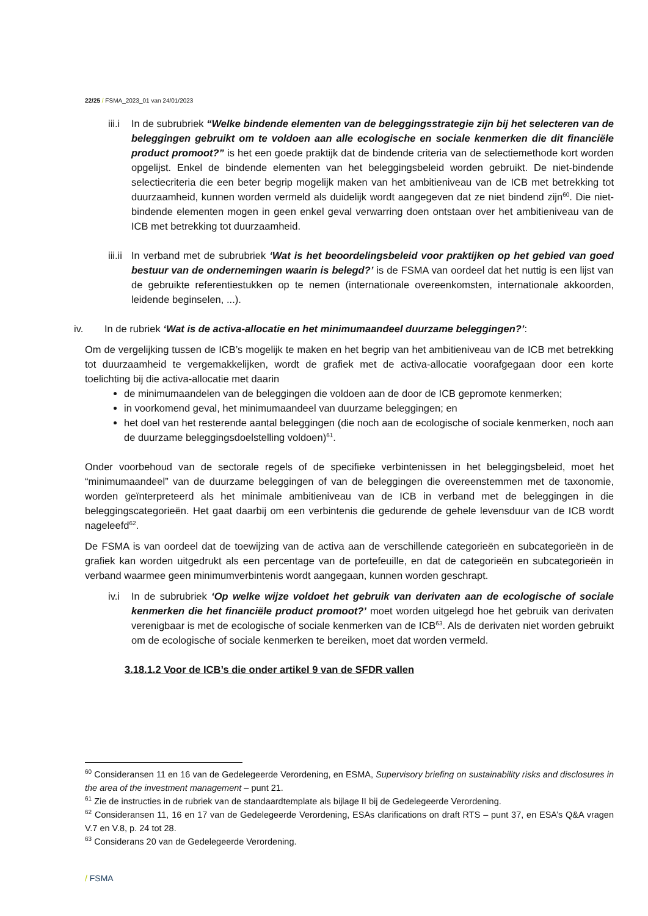22/25 / FSMA_2023_01 van 24/01/2023
iii.i
In de subrubriek “Welke bindende elementen van de beleggingsstrategie zijn bij het selecteren van de beleggingen gebruikt om te voldoen aan alle ecologische en sociale kenmerken die dit financiële product promoot?” is het een goede praktijk dat de bindende criteria van de selectiemethode kort worden opgelijst. Enkel de bindende elementen van het beleggingsbeleid worden gebruikt. De niet-bindende selectiecriteria die een beter begrip mogelijk maken van het ambitieniveau van de ICB met betrekking tot duurzaamheid, kunnen worden vermeld als duidelijk wordt aangegeven dat ze niet bindend zijn<sup>60</sup>. Die niet-bindende elementen mogen in geen enkel geval verwarring doen ontstaan over het ambitieniveau van de ICB met betrekking tot duurzaamheid.
iii.ii
In verband met de subrubriek ‘Wat is het beoordelingsbeleid voor praktijken op het gebied van goed bestuur van de ondernemingen waarin is belegd?’ is de FSMA van oordeel dat het nuttig is een lijst van de gebruikte referentiestukken op te nemen (internationale overeenkomsten, internationale akkoorden, leidende beginselen, ...).
iv. In de rubriek ‘Wat is de activa-allocatie en het minimumaandeel duurzame beleggingen?’:
Om de vergelijking tussen de ICB’s mogelijk te maken en het begrip van het ambitieniveau van de ICB met betrekking tot duurzaamheid te vergemakkelijken, wordt de grafiek met de activa-allocatie voorafgegaan door een korte toelichting bij die activa-allocatie met daarin
de minimumaandelen van de beleggingen die voldoen aan de door de ICB gepromote kenmerken;
in voorkomend geval, het minimumaandeel van duurzame beleggingen; en
het doel van het resterende aantal beleggingen (die noch aan de ecologische of sociale kenmerken, noch aan de duurzame beleggingsdoelstelling voldoen)<sup>61</sup>.
Onder voorbehoud van de sectorale regels of de specifieke verbintenissen in het beleggingsbeleid, moet het “minimumaandeel” van de duurzame beleggingen of van de beleggingen die overeenstemmen met de taxonomie, worden geïnterpreteerd als het minimale ambitieniveau van de ICB in verband met de beleggingen in die beleggingscategorieën. Het gaat daarbij om een verbintenis die gedurende de gehele levensduur van de ICB wordt nageleefd<sup>62</sup>.
De FSMA is van oordeel dat de toewijzing van de activa aan de verschillende categorieën en subcategorieën in de grafiek kan worden uitgedrukt als een percentage van de portefeuille, en dat de categorieën en subcategorieën in verband waarmee geen minimumverbintenis wordt aangegaan, kunnen worden geschrapt.
iv.i
In de subrubriek ‘Op welke wijze voldoet het gebruik van derivaten aan de ecologische of sociale kenmerken die het financiële product promoot?’ moet worden uitgelegd hoe het gebruik van derivaten verenigbaar is met de ecologische of sociale kenmerken van de ICB<sup>63</sup>. Als de derivaten niet worden gebruikt om de ecologische of sociale kenmerken te bereiken, moet dat worden vermeld.
3.18.1.2 Voor de ICB’s die onder artikel 9 van de SFDR vallen
<sup>60</sup> Consideransen 11 en 16 van de Gedelegeerde Verordening, en ESMA, Supervisory briefing on sustainability risks and disclosures in the area of the investment management – punt 21.
<sup>61</sup> Zie de instructies in de rubriek van de standaardtemplate als bijlage II bij de Gedelegeerde Verordening.
<sup>62</sup> Consideransen 11, 16 en 17 van de Gedelegeerde Verordening, ESAs clarifications on draft RTS – punt 37, en ESA’s Q&A vragen V.7 en V.8, p. 24 tot 28.
<sup>63</sup> Considerans 20 van de Gedelegeerde Verordening.
/ FSMA